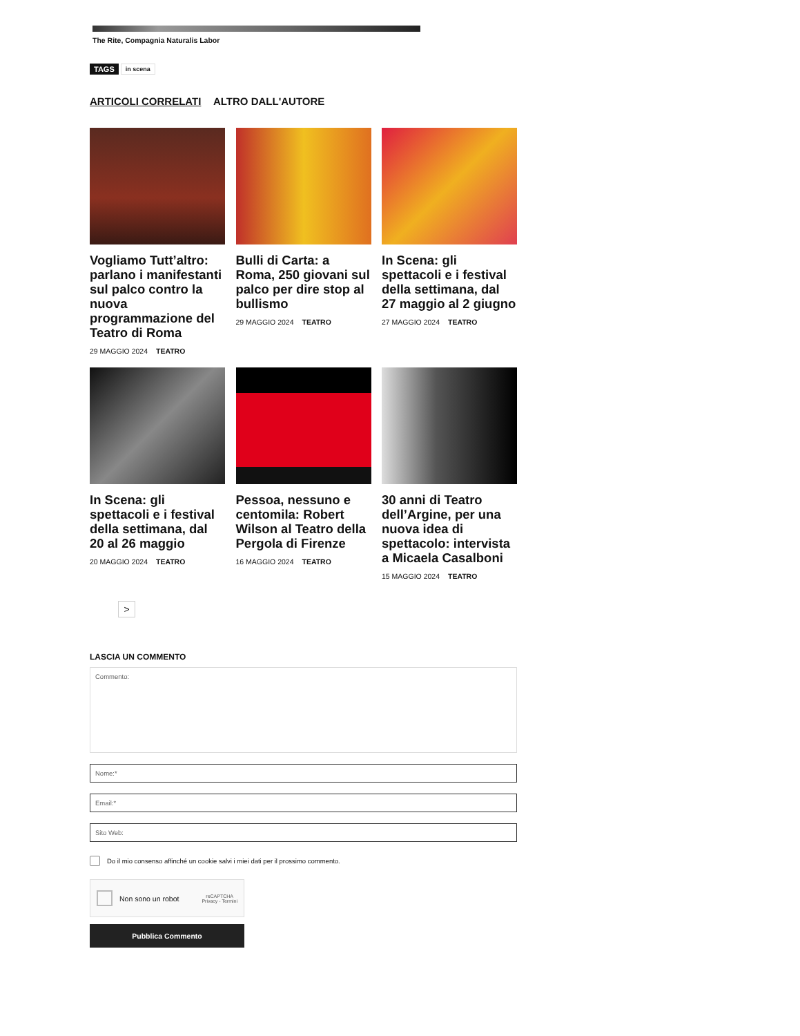The Rite, Compagnia Naturalis Labor
TAGS in scena
ARTICOLI CORRELATI ALTRO DALL'AUTORE
Vogliamo Tutt’altro: parlano i manifestanti sul palco contro la nuova programmazione del Teatro di Roma
29 MAGGIO 2024 TEATRO
Bulli di Carta: a Roma, 250 giovani sul palco per dire stop al bullismo
29 MAGGIO 2024 TEATRO
In Scena: gli spettacoli e i festival della settimana, dal 27 maggio al 2 giugno
27 MAGGIO 2024 TEATRO
In Scena: gli spettacoli e i festival della settimana, dal 20 al 26 maggio
20 MAGGIO 2024 TEATRO
Pessoa, nessuno e centomila: Robert Wilson al Teatro della Pergola di Firenze
16 MAGGIO 2024 TEATRO
30 anni di Teatro dell’Argine, per una nuova idea di spettacolo: intervista a Micaela Casalboni
15 MAGGIO 2024 TEATRO
>
LASCIA UN COMMENTO
Commento:
Nome:*
Email:*
Sito Web:
Do il mio consenso affinché un cookie salvi i miei dati per il prossimo commento.
Non sono un robot reCAPTCHA
Privacy - Termini
Pubblica Commento